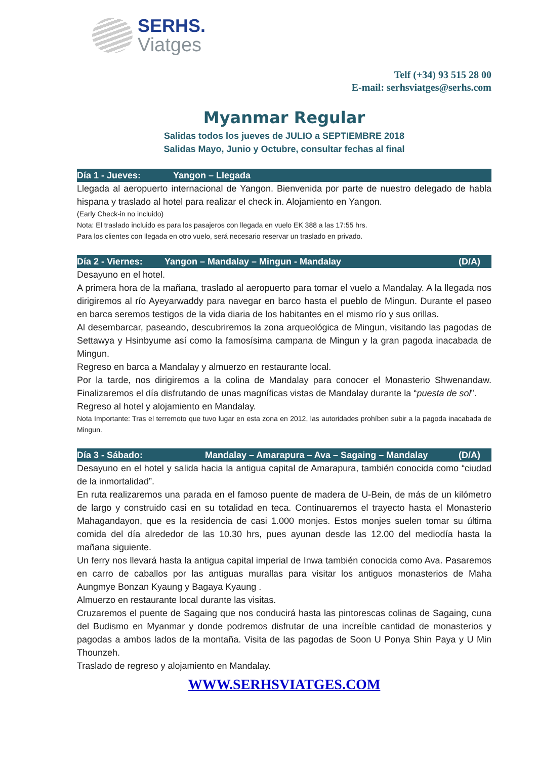SERHS.
Viatges
Telf (+34) 93 515 28 00
E-mail: serhsviatges@serhs.com
Myanmar Regular
Salidas todos los jueves de JULIO a SEPTIEMBRE 2018
Salidas Mayo, Junio y Octubre, consultar fechas al final
Día 1 - Jueves: Yangon – Llegada
Llegada al aeropuerto internacional de Yangon. Bienvenida por parte de nuestro delegado de habla hispana y traslado al hotel para realizar el check in. Alojamiento en Yangon.
(Early Check-in no incluido)
Nota: El traslado incluido es para los pasajeros con llegada en vuelo EK 388 a las 17:55 hrs.
Para los clientes con llegada en otro vuelo, será necesario reservar un traslado en privado.
Día 2 - Viernes: Yangon – Mandalay – Mingun - Mandalay (D/A)
Desayuno en el hotel.
A primera hora de la mañana, traslado al aeropuerto para tomar el vuelo a Mandalay. A la llegada nos dirigiremos al río Ayeyarwaddy para navegar en barco hasta el pueblo de Mingun. Durante el paseo en barca seremos testigos de la vida diaria de los habitantes en el mismo río y sus orillas.
Al desembarcar, paseando, descubriremos la zona arqueológica de Mingun, visitando las pagodas de Settawya y Hsinbyume así como la famosísima campana de Mingun y la gran pagoda inacabada de Mingun.
Regreso en barca a Mandalay y almuerzo en restaurante local.
Por la tarde, nos dirigiremos a la colina de Mandalay para conocer el Monasterio Shwenandaw. Finalizaremos el día disfrutando de unas magníficas vistas de Mandalay durante la “puesta de sol”.
Regreso al hotel y alojamiento en Mandalay.
Nota Importante: Tras el terremoto que tuvo lugar en esta zona en 2012, las autoridades prohíben subir a la pagoda inacabada de Mingun.
Día 3 - Sábado: Mandalay – Amarapura – Ava – Sagaing – Mandalay (D/A)
Desayuno en el hotel y salida hacia la antigua capital de Amarapura, también conocida como “ciudad de la inmortalidad”.
En ruta realizaremos una parada en el famoso puente de madera de U-Bein, de más de un kilómetro de largo y construido casi en su totalidad en teca. Continuaremos el trayecto hasta el Monasterio Mahagandayon, que es la residencia de casi 1.000 monjes. Estos monjes suelen tomar su última comida del día alrededor de las 10.30 hrs, pues ayunan desde las 12.00 del mediodía hasta la mañana siguiente.
Un ferry nos llevará hasta la antigua capital imperial de Inwa también conocida como Ava. Pasaremos en carro de caballos por las antiguas murallas para visitar los antiguos monasterios de Maha Aungmye Bonzan Kyaung y Bagaya Kyaung .
Almuerzo en restaurante local durante las visitas.
Cruzaremos el puente de Sagaing que nos conducirá hasta las pintorescas colinas de Sagaing, cuna del Budismo en Myanmar y donde podremos disfrutar de una increíble cantidad de monasterios y pagodas a ambos lados de la montaña. Visita de las pagodas de Soon U Ponya Shin Paya y U Min Thounzeh.
Traslado de regreso y alojamiento en Mandalay.
WWW.SERHSVIATGES.COM